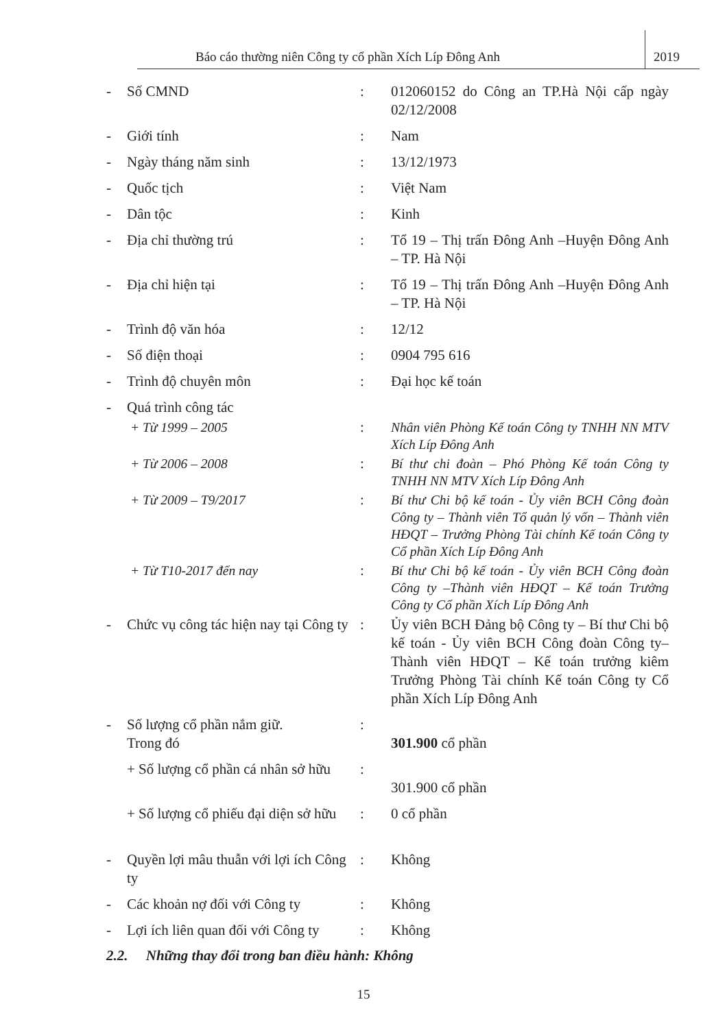Báo cáo thường niên Công ty cổ phần Xích Líp Đông Anh
2019
- Số CMND : 012060152 do Công an TP.Hà Nội cấp ngày 02/12/2008
- Giới tính : Nam
- Ngày tháng năm sinh : 13/12/1973
- Quốc tịch : Việt Nam
- Dân tộc : Kinh
- Địa chỉ thường trú : Tổ 19 – Thị trấn Đông Anh –Huyện Đông Anh – TP. Hà Nội
- Địa chỉ hiện tại : Tổ 19 – Thị trấn Đông Anh –Huyện Đông Anh – TP. Hà Nội
- Trình độ văn hóa : 12/12
- Số điện thoại : 0904 795 616
- Trình độ chuyên môn : Đại học kế toán
- Quá trình công tác
+ Từ 1999 – 2005 : Nhân viên Phòng Kế toán Công ty TNHH NN MTV Xích Líp Đông Anh
+ Từ 2006 – 2008 : Bí thư chi đoàn – Phó Phòng Kế toán Công ty TNHH NN MTV Xích Líp Đông Anh
+ Từ 2009 – T9/2017 : Bí thư Chi bộ kế toán - Ủy viên BCH Công đoàn Công ty – Thành viên Tổ quản lý vốn – Thành viên HĐQT – Trưởng Phòng Tài chính Kế toán Công ty Cổ phần Xích Líp Đông Anh
+ Từ T10-2017 đến nay : Bí thư Chi bộ kế toán - Ủy viên BCH Công đoàn Công ty –Thành viên HĐQT – Kế toán Trưởng Công ty Cổ phần Xích Líp Đông Anh
- Chức vụ công tác hiện nay tại Công ty
: Ủy viên BCH Đảng bộ Công ty – Bí thư Chi bộ kế toán - Ủy viên BCH Công đoàn Công ty– Thành viên HĐQT – Kế toán trưởng kiêm Trưởng Phòng Tài chính Kế toán Công ty Cổ phần Xích Líp Đông Anh
- Số lượng cổ phần nắm giữ.
Trong đó
:
301.900 cổ phần
+ Số lượng cổ phần cá nhân sở hữu
:
301.900 cổ phần
+ Số lượng cổ phiếu đại diện sở hữu
: 0 cổ phần
- Quyền lợi mâu thuẫn với lợi ích Công ty
: Không
- Các khoản nợ đối với Công ty
: Không
- Lợi ích liên quan đối với Công ty
: Không
2.2. Những thay đổi trong ban điều hành: Không
15